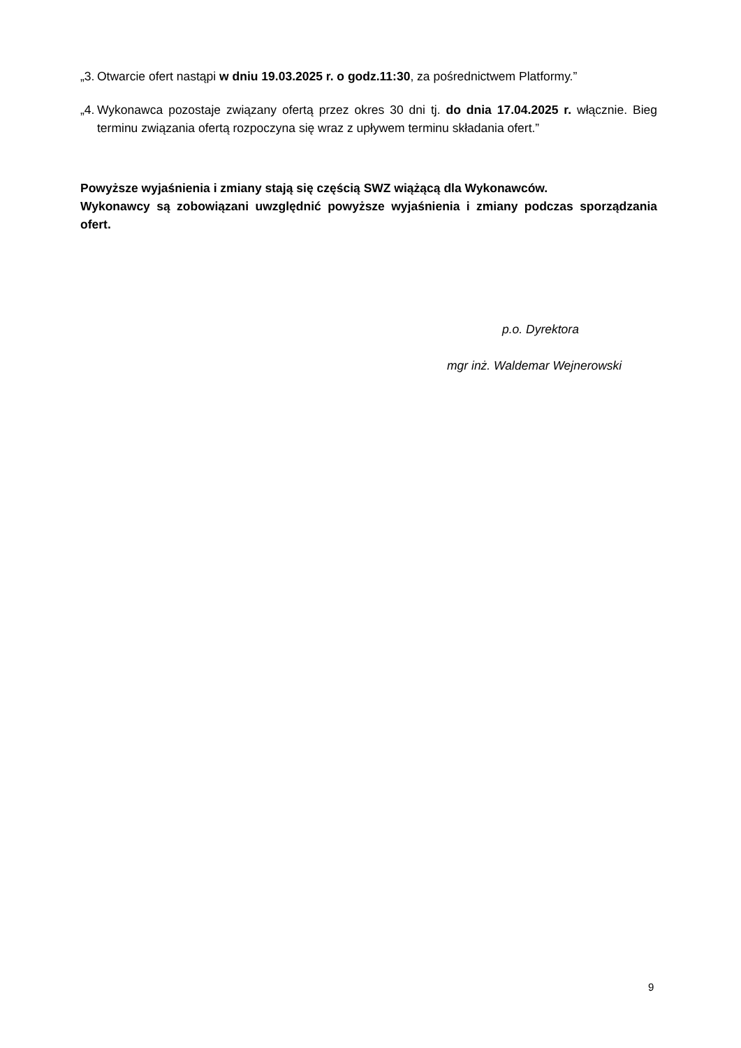„3. Otwarcie ofert nastąpi w dniu 19.03.2025 r. o godz.11:30, za pośrednictwem Platformy.”
„4. Wykonawca pozostaje związany ofertą przez okres 30 dni tj. do dnia 17.04.2025 r. włącznie. Bieg terminu związania ofertą rozpoczyna się wraz z upływem terminu składania ofert.”
Powyższe wyjaśnienia i zmiany stają się częścią SWZ wiążącą dla Wykonawców.
Wykonawcy są zobowiązani uwzględnić powyższe wyjaśnienia i zmiany podczas sporządzania ofert.
p.o. Dyrektora
mgr inż. Waldemar Wejnerowski
9